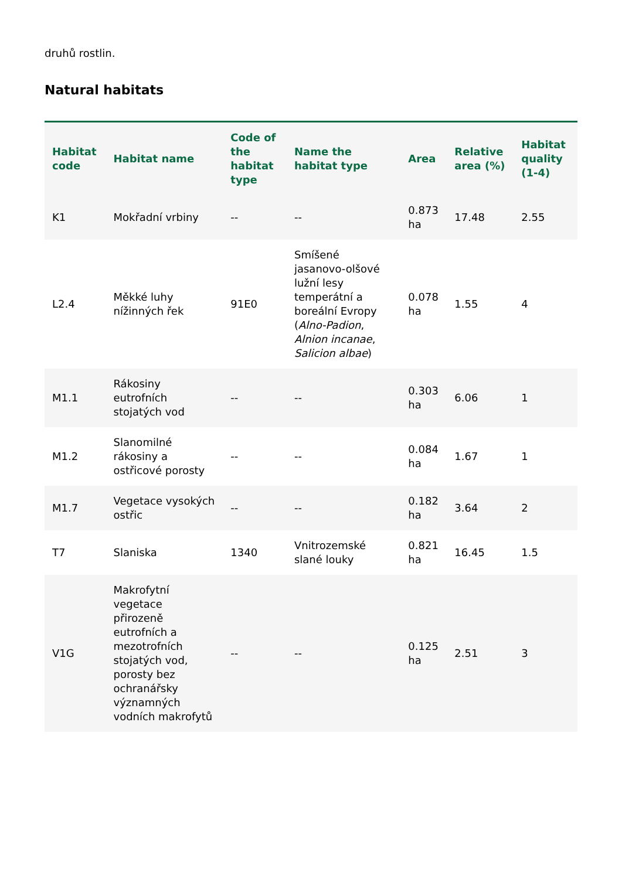druhů rostlin.
Natural habitats
| Habitat code | Habitat name | Code of the habitat type | Name the habitat type | Area | Relative area (%) | Habitat quality (1-4) |
| --- | --- | --- | --- | --- | --- | --- |
| K1 | Mokřadní vrbiny | -- | -- | 0.873 ha | 17.48 | 2.55 |
| L2.4 | Měkké luhy nížinných řek | 91E0 | Smíšené jasanovo-olšové lužní lesy temperátní a boreální Evropy ( Alno-Padion , Alnion incanae , Salicion albae ) | 0.078 ha | 1.55 | 4 |
| M1.1 | Rákosiny eutrofních stojatých vod | -- | -- | 0.303 ha | 6.06 | 1 |
| M1.2 | Slanomilné rákosiny a ostřicové porosty | -- | -- | 0.084 ha | 1.67 | 1 |
| M1.7 | Vegetace vysokých ostřic | -- | -- | 0.182 ha | 3.64 | 2 |
| T7 | Slaniska | 1340 | Vnitrozemské slané louky | 0.821 ha | 16.45 | 1.5 |
| V1G | Makrofytní vegetace přirozeně eutrofních a mezotrofních stojatých vod, porosty bez ochranářsky významných vodních makrofytů | -- | -- | 0.125 ha | 2.51 | 3 |